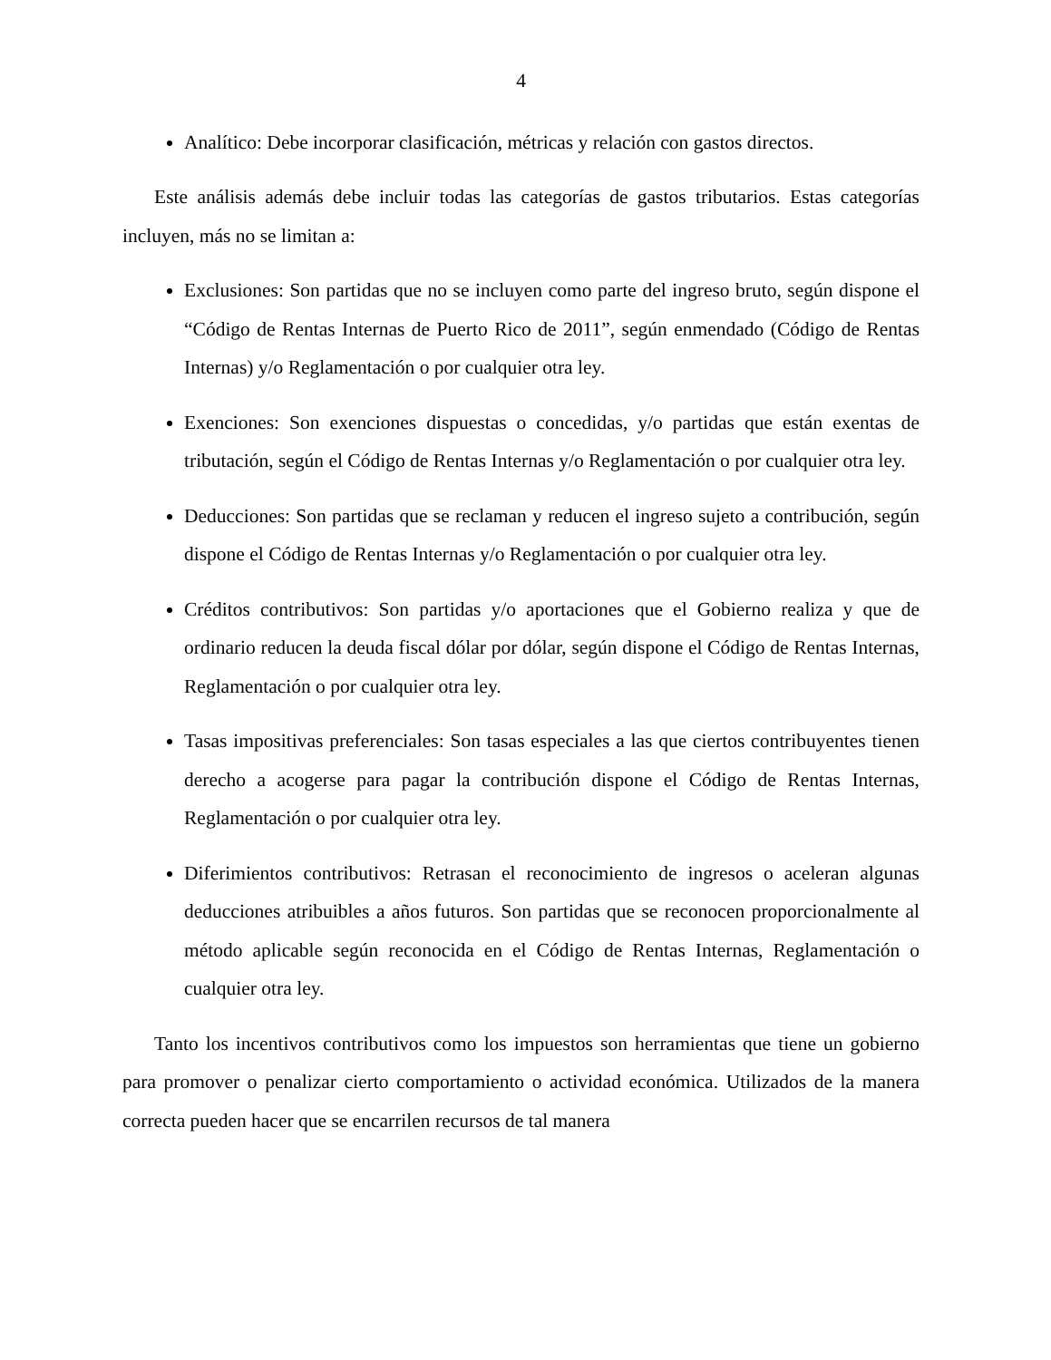4
Analítico: Debe incorporar clasificación, métricas y relación con gastos directos.
Este análisis además debe incluir todas las categorías de gastos tributarios. Estas categorías incluyen, más no se limitan a:
Exclusiones: Son partidas que no se incluyen como parte del ingreso bruto, según dispone el “Código de Rentas Internas de Puerto Rico de 2011”, según enmendado (Código de Rentas Internas) y/o Reglamentación o por cualquier otra ley.
Exenciones: Son exenciones dispuestas o concedidas, y/o partidas que están exentas de tributación, según el Código de Rentas Internas y/o Reglamentación o por cualquier otra ley.
Deducciones: Son partidas que se reclaman y reducen el ingreso sujeto a contribución, según dispone el Código de Rentas Internas y/o Reglamentación o por cualquier otra ley.
Créditos contributivos: Son partidas y/o aportaciones que el Gobierno realiza y que de ordinario reducen la deuda fiscal dólar por dólar, según dispone el Código de Rentas Internas, Reglamentación o por cualquier otra ley.
Tasas impositivas preferenciales: Son tasas especiales a las que ciertos contribuyentes tienen derecho a acogerse para pagar la contribución dispone el Código de Rentas Internas, Reglamentación o por cualquier otra ley.
Diferimientos contributivos: Retrasan el reconocimiento de ingresos o aceleran algunas deducciones atribuibles a años futuros. Son partidas que se reconocen proporcionalmente al método aplicable según reconocida en el Código de Rentas Internas, Reglamentación o cualquier otra ley.
Tanto los incentivos contributivos como los impuestos son herramientas que tiene un gobierno para promover o penalizar cierto comportamiento o actividad económica. Utilizados de la manera correcta pueden hacer que se encarrilen recursos de tal manera